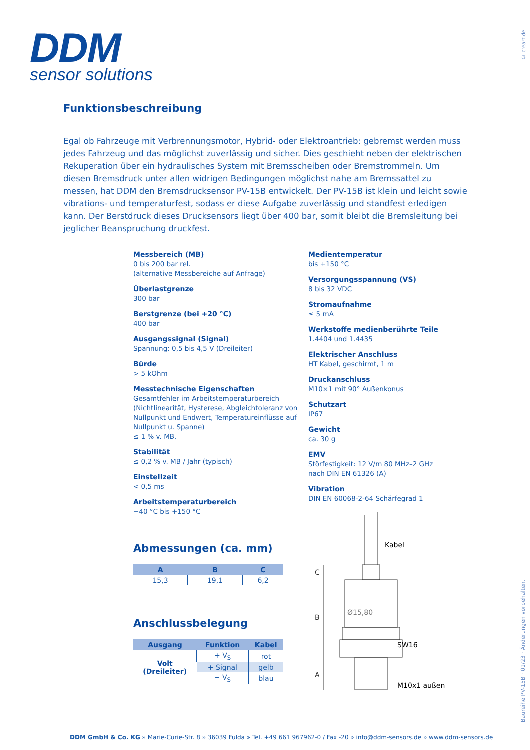DDM
sensor solutions
© creart.de
Funktionsbeschreibung
Egal ob Fahrzeuge mit Verbrennungsmotor, Hybrid- oder Elektroantrieb: gebremst werden muss jedes Fahrzeug und das möglichst zuverlässig und sicher. Dies geschieht neben der elektrischen Rekuperation über ein hydraulisches System mit Bremsscheiben oder Bremstrommeln. Um diesen Bremsdruck unter allen widrigen Bedingungen möglichst nahe am Bremssattel zu messen, hat DDM den Bremsdrucksensor PV-15B entwickelt. Der PV-15B ist klein und leicht sowie vibrations- und temperaturfest, sodass er diese Aufgabe zuverlässig und standfest erledigen kann. Der Berstdruck dieses Drucksensors liegt über 400 bar, somit bleibt die Bremsleitung bei jeglicher Beanspruchung druckfest.
Messbereich (MB)
0 bis 200 bar rel.
(alternative Messbereiche auf Anfrage)
Überlastgrenze
300 bar
Berstgrenze (bei +20 °C)
400 bar
Ausgangssignal (Signal)
Spannung: 0,5 bis 4,5 V (Dreileiter)
Bürde
> 5 kOhm
Messtechnische Eigenschaften
Gesamtfehler im Arbeitstemperaturbereich (Nichtlinearität, Hysterese, Abgleichtoleranz von Nullpunkt und Endwert, Temperatureinflüsse auf Nullpunkt u. Spanne)
≤ 1 % v. MB.
Stabilität
≤ 0,2 % v. MB / Jahr (typisch)
Einstellzeit
< 0,5 ms
Arbeitstemperaturbereich
−40 °C bis +150 °C
Medientemperatur
bis +150 °C
Versorgungsspannung (VS)
8 bis 32 VDC
Stromaufnahme
≤ 5 mA
Werkstoffe medienberührte Teile
1.4404 und 1.4435
Elektrischer Anschluss
HT Kabel, geschirmt, 1 m
Druckanschluss
M10×1 mit 90° Außenkonus
Schutzart
IP67
Gewicht
ca. 30 g
EMV
Störfestigkeit: 12 V/m 80 MHz–2 GHz
nach DIN EN 61326 (A)
Vibration
DIN EN 60068-2-64 Schärfegrad 1
Abmessungen (ca. mm)
| A | B | C |
| --- | --- | --- |
| 15,3 | 19,1 | 6,2 |
Anschlussbelegung
| Ausgang | Funktion | Kabel |
| --- | --- | --- |
| Volt (Dreileiter) | + V<sub>S</sub> | rot |
| | + Signal | gelb |
| | − V<sub>S</sub> | blau |
Kabel
Ø15,80
SW16
M10x1 außen
C
B
A
Baureihe PV-15B · 01/23 · Änderungen vorbehalten.
DDM GmbH & Co. KG » Marie-Curie-Str. 8 » 36039 Fulda » Tel. +49 661 967962-0 / Fax -20 » info@ddm-sensors.de » www.ddm-sensors.de